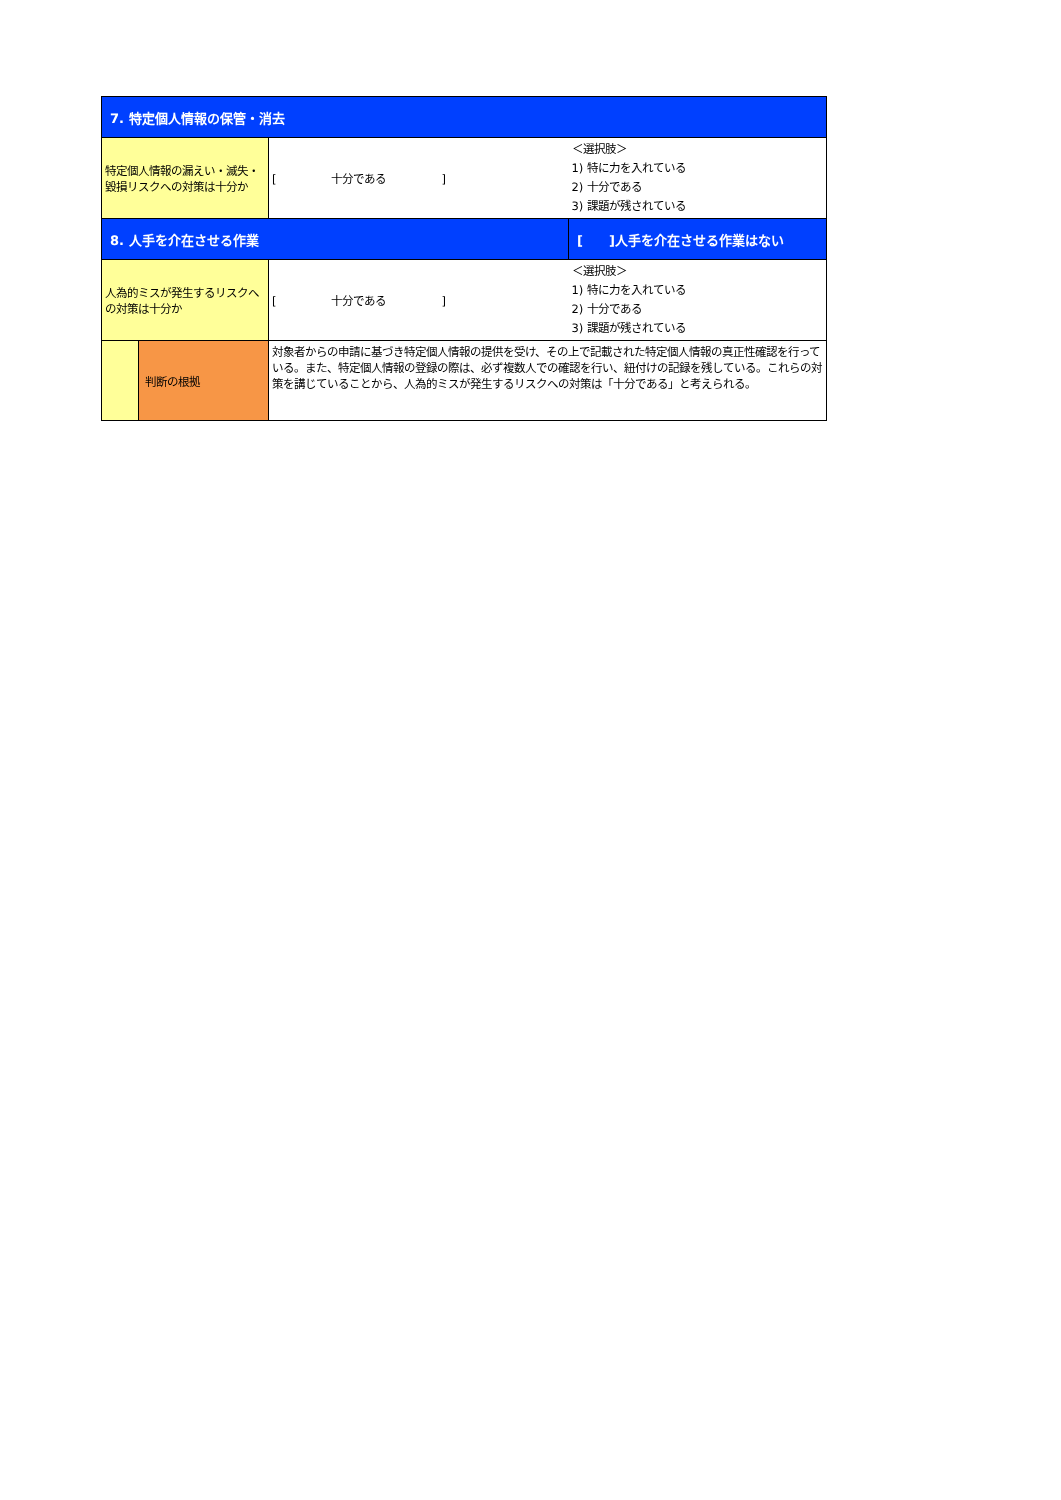| 7. 特定個人情報の保管・消去 | | | |
| 特定個人情報の漏えい・滅失・毀損リスクへの対策は十分か | | [ 十分である ] | ＜選択肢＞ 1) 特に力を入れている 2) 十分である 3) 課題が残されている |
| 8. 人手を介在させる作業 | | | [ ]人手を介在させる作業はない |
| 人為的ミスが発生するリスクへの対策は十分か | | [ 十分である ] | ＜選択肢＞ 1) 特に力を入れている 2) 十分である 3) 課題が残されている |
| | 判断の根拠 | 対象者からの申請に基づき特定個人情報の提供を受け、その上で記載された特定個人情報の真正性確認を行っている。また、特定個人情報の登録の際は、必ず複数人での確認を行い、紐付けの記録を残している。これらの対策を講じていることから、人為的ミスが発生するリスクへの対策は「十分である」と考えられる。 | |